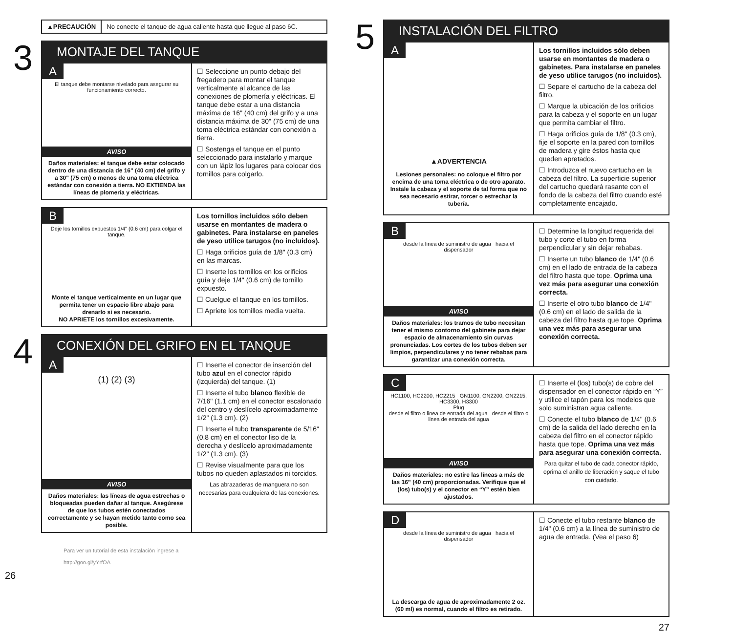▲PRECAUCIÓN No conecte el tanque de agua caliente hasta que llegue al paso 6C.
3
MONTAJE DEL TANQUE
A
El tanque debe montarse nivelado para asegurar su funcionamiento correcto.
AVISO
Daños materiales: el tanque debe estar colocado dentro de una distancia de 16" (40 cm) del grifo y a 30" (75 cm) o menos de una toma eléctrica estándar con conexión a tierra. NO EXTIENDA las líneas de plomería y eléctricas.
☐ Seleccione un punto debajo del fregadero para montar el tanque verticalmente al alcance de las conexiones de plomería y eléctricas. El tanque debe estar a una distancia máxima de 16" (40 cm) del grifo y a una distancia máxima de 30" (75 cm) de una toma eléctrica estándar con conexión a tierra.
☐ Sostenga el tanque en el punto seleccionado para instalarlo y marque con un lápiz los lugares para colocar dos tornillos para colgarlo.
B
Deje los tornillos expuestos 1/4" (0.6 cm) para colgar el tanque.
Monte el tanque verticalmente en un lugar que permita tener un espacio libre abajo para drenarlo si es necesario.
NO APRIETE los tornillos excesivamente.
Los tornillos incluidos sólo deben usarse en montantes de madera o gabinetes. Para instalarse en paneles de yeso utilice tarugos (no incluidos).
☐ Haga orificios guía de 1/8" (0.3 cm) en las marcas.
☐ Inserte los tornillos en los orificios guía y deje 1/4" (0.6 cm) de tornillo expuesto.
☐ Cuelgue el tanque en los tornillos.
☐ Apriete los tornillos media vuelta.
4
CONEXIÓN DEL GRIFO EN EL TANQUE
A
(1) (2) (3)
AVISO
Daños materiales: las líneas de agua estrechas o bloqueadas pueden dañar al tanque. Asegúrese de que los tubos estén conectados correctamente y se hayan metido tanto como sea posible.
☐ Inserte el conector de inserción del tubo azul en el conector rápido (izquierda) del tanque. (1)
☐ Inserte el tubo blanco flexible de 7/16" (1.1 cm) en el conector escalonado del centro y deslícelo aproximadamente 1/2" (1.3 cm). (2)
☐ Inserte el tubo transparente de 5/16" (0.8 cm) en el conector liso de la derecha y deslícelo aproximadamente 1/2" (1.3 cm). (3)
☐ Revise visualmente para que los tubos no queden aplastados ni torcidos.
Las abrazaderas de manguera no son necesarias para cualquiera de las conexiones.
Para ver un tutorial de esta instalación ingrese a
http://goo.gl/yYrfOA
26
5
INSTALACIÓN DEL FILTRO
A
▲ADVERTENCIA
Lesiones personales: no coloque el filtro por encima de una toma eléctrica o de otro aparato. Instale la cabeza y el soporte de tal forma que no sea necesario estirar, torcer o estrechar la tubería.
Los tornillos incluidos sólo deben usarse en montantes de madera o gabinetes. Para instalarse en paneles de yeso utilice tarugos (no incluidos).
☐ Separe el cartucho de la cabeza del filtro.
☐ Marque la ubicación de los orificios para la cabeza y el soporte en un lugar que permita cambiar el filtro.
☐ Haga orificios guía de 1/8" (0.3 cm), fije el soporte en la pared con tornillos de madera y gire éstos hasta que queden apretados.
☐ Introduzca el nuevo cartucho en la cabeza del filtro. La superficie superior del cartucho quedará rasante con el fondo de la cabeza del filtro cuando esté completamente encajado.
B
desde la línea de suministro de agua hacia el dispensador
AVISO
Daños materiales: los tramos de tubo necesitan tener el mismo contorno del gabinete para dejar espacio de almacenamiento sin curvas pronunciadas. Los cortes de los tubos deben ser limpios, perpendiculares y no tener rebabas para garantizar una conexión correcta.
☐ Determine la longitud requerida del tubo y corte el tubo en forma perpendicular y sin dejar rebabas.
☐ Inserte un tubo blanco de 1/4" (0.6 cm) en el lado de entrada de la cabeza del filtro hasta que tope. Oprima una vez más para asegurar una conexión correcta.
☐ Inserte el otro tubo blanco de 1/4" (0.6 cm) en el lado de salida de la cabeza del filtro hasta que tope. Oprima una vez más para asegurar una conexión correcta.
C
HC1100, HC2200, HC2215 GN1100, GN2200, GN2215, HC3300, H3300
Plug
desde el filtro o linea de entrada del agua desde el filtro o linea de entrada del agua
AVISO
Daños materiales: no estire las líneas a más de las 16” (40 cm) proporcionadas. Verifique que el (los) tubo(s) y el conector en “Y” estén bien ajustados.
☐ Inserte el (los) tubo(s) de cobre del dispensador en el conector rápido en “Y” y utilice el tapón para los modelos que solo suministran agua caliente.
☐ Conecte el tubo blanco de 1/4" (0.6 cm) de la salida del lado derecho en la cabeza del filtro en el conector rápido hasta que tope. Oprima una vez más para asegurar una conexión correcta.
Para quitar el tubo de cada conector rápido, oprima el anillo de liberación y saque el tubo con cuidado.
D
desde la línea de suministro de agua hacia el dispensador
La descarga de agua de aproximadamente 2 oz. (60 ml) es normal, cuando el filtro es retirado.
☐ Conecte el tubo restante blanco de 1/4" (0.6 cm) a la línea de suministro de agua de entrada. (Vea el paso 6)
27